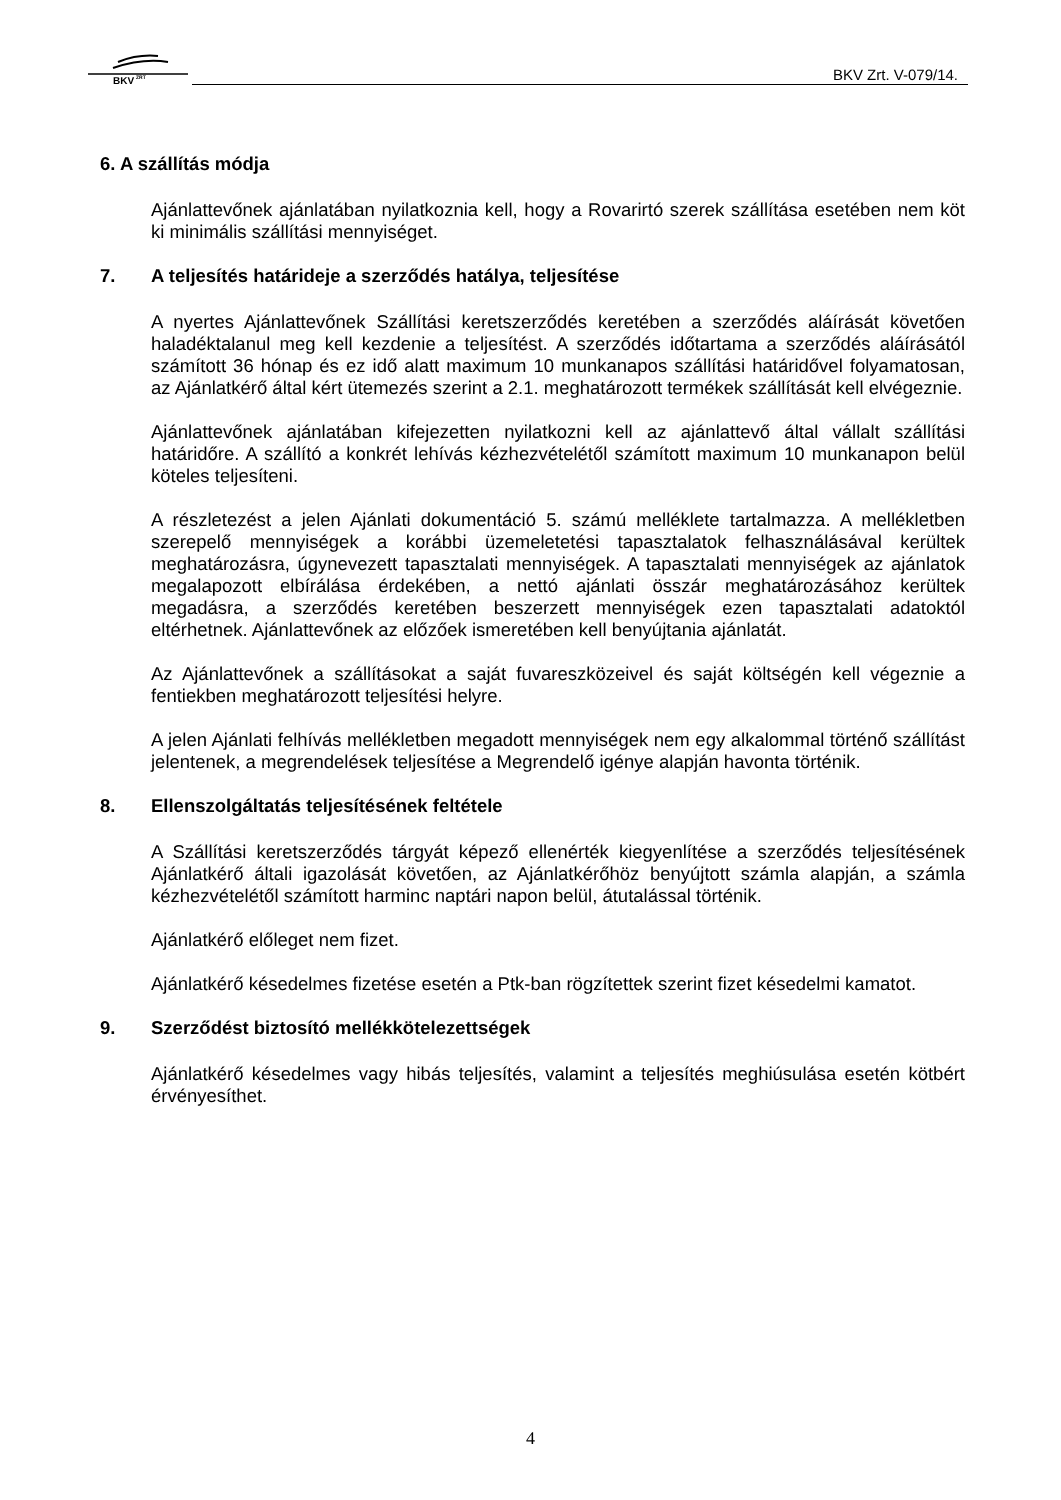BKV
ZRT
BKV Zrt. V-079/14.
6. A szállítás módja
Ajánlattevőnek ajánlatában nyilatkoznia kell, hogy a Rovarirtó szerek szállítása esetében nem köt ki minimális szállítási mennyiséget.
7. A teljesítés határideje a szerződés hatálya, teljesítése
A nyertes Ajánlattevőnek Szállítási keretszerződés keretében a szerződés aláírását követően haladéktalanul meg kell kezdenie a teljesítést. A szerződés időtartama a szerződés aláírásától számított 36 hónap és ez idő alatt maximum 10 munkanapos szállítási határidővel folyamatosan, az Ajánlatkérő által kért ütemezés szerint a 2.1. meghatározott termékek szállítását kell elvégeznie.
Ajánlattevőnek ajánlatában kifejezetten nyilatkozni kell az ajánlattevő által vállalt szállítási határidőre. A szállító a konkrét lehívás kézhezvételétől számított maximum 10 munkanapon belül köteles teljesíteni.
A részletezést a jelen Ajánlati dokumentáció 5. számú melléklete tartalmazza. A mellékletben szerepelő mennyiségek a korábbi üzemeletetési tapasztalatok felhasználásával kerültek meghatározásra, úgynevezett tapasztalati mennyiségek. A tapasztalati mennyiségek az ajánlatok megalapozott elbírálása érdekében, a nettó ajánlati összár meghatározásához kerültek megadásra, a szerződés keretében beszerzett mennyiségek ezen tapasztalati adatoktól eltérhetnek. Ajánlattevőnek az előzőek ismeretében kell benyújtania ajánlatát.
Az Ajánlattevőnek a szállításokat a saját fuvareszközeivel és saját költségén kell végeznie a fentiekben meghatározott teljesítési helyre.
A jelen Ajánlati felhívás mellékletben megadott mennyiségek nem egy alkalommal történő szállítást jelentenek, a megrendelések teljesítése a Megrendelő igénye alapján havonta történik.
8. Ellenszolgáltatás teljesítésének feltétele
A Szállítási keretszerződés tárgyát képező ellenérték kiegyenlítése a szerződés teljesítésének Ajánlatkérő általi igazolását követően, az Ajánlatkérőhöz benyújtott számla alapján, a számla kézhezvételétől számított harminc naptári napon belül, átutalással történik.
Ajánlatkérő előleget nem fizet.
Ajánlatkérő késedelmes fizetése esetén a Ptk-ban rögzítettek szerint fizet késedelmi kamatot.
9. Szerződést biztosító mellékkötelezettségek
Ajánlatkérő késedelmes vagy hibás teljesítés, valamint a teljesítés meghiúsulása esetén kötbért érvényesíthet.
4